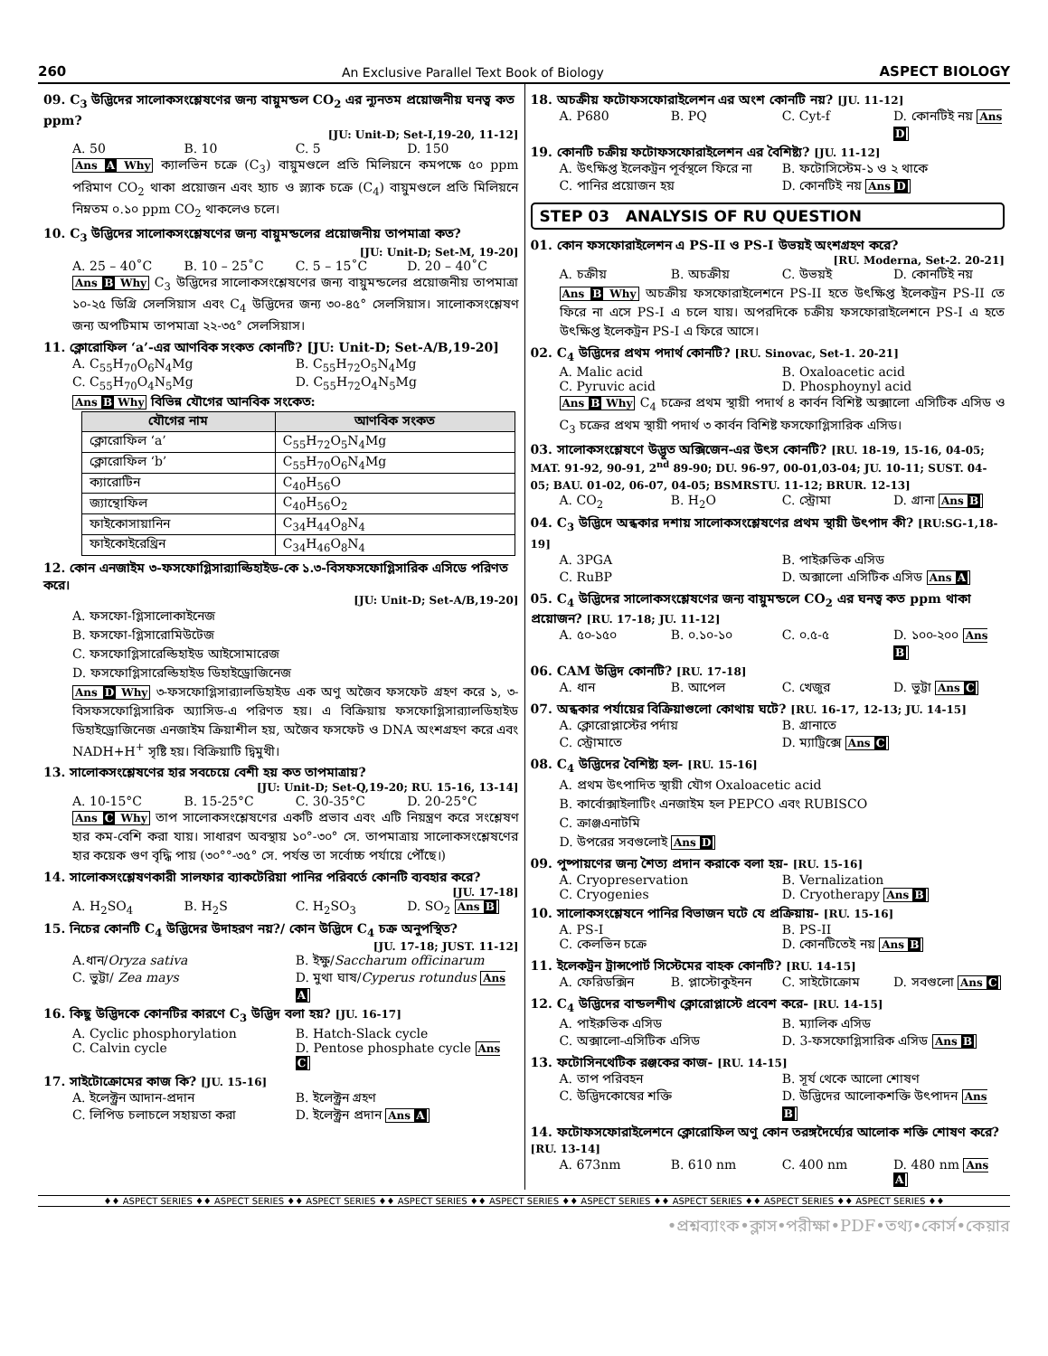260 An Exclusive Parallel Text Book of Biology ASPECT BIOLOGY
09. C<sub>3</sub> উদ্ভিদের সালোকসংশ্লেষণের জন্য বায়ুমন্ডল CO<sub>2</sub> এর ন্যূনতম প্রয়োজনীয় ঘনত্ব কত ppm?
[JU: Unit-D; Set-I,19-20, 11-12]
A. 50 B. 10 C. 5 D. 150
Ans A Why ক্যালভিন চক্রে (C<sub>3</sub>) বায়ুমণ্ডলে প্রতি মিলিয়নে কমপক্ষে ৫০ ppm পরিমাণ CO<sub>2</sub> থাকা প্রয়োজন এবং হ্যাচ ও স্ল্যাক চক্রে (C<sub>4</sub>) বায়ুমণ্ডলে প্রতি মিলিয়নে নিম্নতম ০.১০ ppm CO<sub>2</sub> থাকলেও চলে।
10. C<sub>3</sub> উদ্ভিদের সালোকসংশ্লেষণের জন্য বায়ুমন্ডলের প্রয়োজনীয় তাপমাত্রা কত?
[JU: Unit-D; Set-M, 19-20]
A. 25 – 40˚C B. 10 – 25˚C C. 5 – 15˚C D. 20 – 40˚C
Ans B Why C<sub>3</sub> উদ্ভিদের সালোকসংশ্লেষণের জন্য বায়ুমন্ডলের প্রয়োজনীয় তাপমাত্রা ১০-২৫ ডিগ্রি সেলসিয়াস এবং C<sub>4</sub> উদ্ভিদের জন্য ৩০-৪৫° সেলসিয়াস। সালোকসংশ্লেষণ জন্য অপটিমাম তাপমাত্রা ২২-৩৫° সেলসিয়াস।
11. ক্লোরোফিল ‘a’-এর আণবিক সংকত কোনটি? [JU: Unit-D; Set-A/B,19-20]
A. C<sub>55</sub>H<sub>70</sub>O<sub>6</sub>N<sub>4</sub>Mg B. C<sub>55</sub>H<sub>72</sub>O<sub>5</sub>N<sub>4</sub>Mg C. C<sub>55</sub>H<sub>70</sub>O<sub>4</sub>N<sub>5</sub>Mg D. C<sub>55</sub>H<sub>72</sub>O<sub>4</sub>N<sub>5</sub>Mg
Ans B Why বিভিন্ন যৌগের আনবিক সংকেত:
| যৌগের নাম | আণবিক সংকত |
| --- | --- |
| ক্লোরোফিল ‘a’ | C<sub>55</sub>H<sub>72</sub>O<sub>5</sub>N<sub>4</sub>Mg |
| ক্লোরোফিল ‘b’ | C<sub>55</sub>H<sub>70</sub>O<sub>6</sub>N<sub>4</sub>Mg |
| ক্যারোটিন | C<sub>40</sub>H<sub>56</sub>O |
| জ্যান্থোফিল | C<sub>40</sub>H<sub>56</sub>O<sub>2</sub> |
| ফাইকোসায়ানিন | C<sub>34</sub>H<sub>44</sub>O<sub>8</sub>N<sub>4</sub> |
| ফাইকোইরেথ্রিন | C<sub>34</sub>H<sub>46</sub>O<sub>8</sub>N<sub>4</sub> |
12. কোন এনজাইম ৩-ফসফোগ্লিসার‍্যাল্ডিহাইড-কে ১.৩-বিসফসফোগ্লিসারিক এসিডে পরিণত করে।
[JU: Unit-D; Set-A/B,19-20]
A. ফসফো-গ্লিসালোকাইনেজ
B. ফসফো-গ্লিসারোমিউটেজ
C. ফসফোগ্লিসারেল্ডিহাইড আইসোমারেজ
D. ফসফোগ্লিসারেল্ডিহাইড ডিহাইড্রোজিনেজ
Ans D Why ৩-ফসফোগ্লিসার‍্যালডিহাইড এক অণু অজৈব ফসফেট গ্রহণ করে ১, ৩-বিসফসফোগ্লিসারিক অ্যাসিড-এ পরিণত হয়। এ বিক্রিয়ায় ফসফোগ্লিসার‍্যালডিহাইড ডিহাইড্রোজিনেজ এনজাইম ক্রিয়াশীল হয়, অজৈব ফসফেট ও DNA অংশগ্রহণ করে এবং NADH+H<sup>+</sup> সৃষ্টি হয়। বিক্রিয়াটি দ্বিমুখী।
13. সালোকসংশ্লেষণের হার সবচেয়ে বেশী হয় কত তাপমাত্রায়?
[JU: Unit-D; Set-Q,19-20; RU. 15-16, 13-14]
A. 10-15°C B. 15-25°C C. 30-35°C D. 20-25°C
Ans C Why তাপ সালোকসংশ্লেষণের একটি প্রভাব এবং এটি নিয়ন্ত্রণ করে সংশ্লেষণ হার কম-বেশি করা যায়। সাধারণ অবস্থায় ১০°-৩০° সে. তাপমাত্রায় সালোকসংশ্লেষণের হার কয়েক গুণ বৃদ্ধি পায় (৩০°°-৩৫° সে. পর্যন্ত তা সর্বোচ্চ পর্যায়ে পৌঁছে।)
14. সালোকসংশ্লেষণকারী সালফার ব্যাকটেরিয়া পানির পরিবর্তে কোনটি ব্যবহার করে?
[JU. 17-18]
A. H<sub>2</sub>SO<sub>4</sub> B. H<sub>2</sub>S C. H<sub>2</sub>SO<sub>3</sub> D. SO<sub>2</sub> Ans B
15. নিচের কোনটি C<sub>4</sub> উদ্ভিদের উদাহরণ নয়?/ কোন উদ্ভিদে C<sub>4</sub> চক্র অনুপস্থিত?
[JU. 17-18; JUST. 11-12]
A.ধান/Oryza sativa B. ইক্ষু/Saccharum officinarum C. ভুট্টা/ Zea mays D. মুথা ঘাষ/Cyperus rotundus Ans A
16. কিছু উদ্ভিদকে কোনটির কারণে C<sub>3</sub> উদ্ভিদ বলা হয়? [JU. 16-17]
A. Cyclic phosphorylation B. Hatch-Slack cycle C. Calvin cycle D. Pentose phosphate cycle Ans C
17. সাইটোক্রোমের কাজ কি? [JU. 15-16]
A. ইলেক্ট্রন আদান-প্রদান B. ইলেক্ট্রন গ্রহণ C. লিপিড চলাচলে সহায়তা করা D. ইলেক্ট্রন প্রদান Ans A
18. অচক্রীয় ফটোফসফোরাইলেশন এর অংশ কোনটি নয়? [JU. 11-12]
A. P680 B. PQ C. Cyt-f D. কোনটিই নয় Ans D
19. কোনটি চক্রীয় ফটোফসফোরাইলেশন এর বৈশিষ্ট্য? [JU. 11-12]
A. উৎক্ষিপ্ত ইলেকট্রন পূর্বস্থলে ফিরে না B. ফটোসিস্টেম-১ ও ২ থাকে C. পানির প্রয়োজন হয় D. কোনটিই নয় Ans D
STEP 03 ANALYSIS OF RU QUESTION
01. কোন ফসফোরাইলেশন এ PS-II ও PS-I উভয়ই অংশগ্রহণ করে?
[RU. Moderna, Set-2. 20-21]
A. চক্রীয় B. অচক্রীয় C. উভয়ই D. কোনটিই নয়
Ans B Why অচক্রীয় ফসফোরাইলেশনে PS-II হতে উৎক্ষিপ্ত ইলেকট্রন PS-II তে ফিরে না এসে PS-I এ চলে যায়। অপরদিকে চক্রীয় ফসফোরাইলেশনে PS-I এ হতে উৎক্ষিপ্ত ইলেকট্রন PS-I এ ফিরে আসে।
02. C<sub>4</sub> উদ্ভিদের প্রথম পদার্থ কোনটি? [RU. Sinovac, Set-1. 20-21]
A. Malic acid B. Oxaloacetic acid C. Pyruvic acid D. Phosphoynyl acid
Ans B Why C<sub>4</sub> চক্রের প্রথম স্থায়ী পদার্থ ৪ কার্বন বিশিষ্ট অক্সালো এসিটিক এসিড ও C<sub>3</sub> চক্রের প্রথম স্থায়ী পদার্থ ৩ কার্বন বিশিষ্ট ফসফোগ্লিসারিক এসিড।
03. সালোকসংশ্লেষণে উদ্ভূত অক্সিজেন-এর উৎস কোনটি? [RU. 18-19, 15-16, 04-05; MAT. 91-92, 90-91, 2<sup>nd</sup> 89-90; DU. 96-97, 00-01,03-04; JU. 10-11; SUST. 04-05; BAU. 01-02, 06-07, 04-05; BSMRSTU. 11-12; BRUR. 12-13]
A. CO<sub>2</sub> B. H<sub>2</sub>O C. স্ট্রোমা D. গ্রানা Ans B
04. C<sub>3</sub> উদ্ভিদে অন্ধকার দশায় সালোকসংশ্লেষণের প্রথম স্থায়ী উৎপাদ কী? [RU:SG-1,18-19]
A. 3PGA B. পাইরুভিক এসিড C. RuBP D. অক্সালো এসিটিক এসিড Ans A
05. C<sub>4</sub> উদ্ভিদের সালোকসংশ্লেষণের জন্য বায়ুমন্ডলে CO<sub>2</sub> এর ঘনত্ব কত ppm থাকা প্রয়োজন? [RU. 17-18; JU. 11-12]
A. ৫০-১৫০ B. ০.১০-১০ C. ০.৫-৫ D. ১০০-২০০ Ans B
06. CAM উদ্ভিদ কোনটি? [RU. 17-18]
A. ধান B. আপেল C. খেজুর D. ভুট্টা Ans C
07. অন্ধকার পর্যায়ের বিক্রিয়াগুলো কোথায় ঘটে? [RU. 16-17, 12-13; JU. 14-15]
A. ক্লোরোপ্লাস্টের পর্দায় B. গ্রানাতে C. স্ট্রোমাতে D. ম্যাট্রিক্সে Ans C
08. C<sub>4</sub> উদ্ভিদের বৈশিষ্ট্য হল- [RU. 15-16]
A. প্রথম উৎপাদিত স্থায়ী যৌগ Oxaloacetic acid
B. কার্বোক্সাইলাটিং এনজাইম হল PEPCO এবং RUBISCO
C. ক্রাঞ্জএনাটমি
D. উপরের সবগুলোই Ans D
09. পুষ্পায়ণের জন্য শৈত্য প্রদান করাকে বলা হয়- [RU. 15-16]
A. Cryopreservation B. Vernalization C. Cryogenies D. Cryotherapy Ans B
10. সালোকসংশ্লেষনে পানির বিভাজন ঘটে যে প্রক্রিয়ায়- [RU. 15-16]
A. PS-I B. PS-II C. কেলভিন চক্রে D. কোনটিতেই নয় Ans B
11. ইলেকট্রন ট্রান্সপোর্ট সিস্টেমের বাহক কোনটি? [RU. 14-15]
A. ফেরিডক্সিন B. প্লাস্টোকুইনন C. সাইটোক্রোম D. সবগুলো Ans C
12. C<sub>4</sub> উদ্ভিদের বান্ডলশীথ ক্লোরোপ্লাস্টে প্রবেশ করে- [RU. 14-15]
A. পাইরুভিক এসিড B. ম্যালিক এসিড C. অক্সালো-এসিটিক এসিড D. 3-ফসফোগ্লিসারিক এসিড Ans B
13. ফটোসিনথেটিক রঞ্জকের কাজ- [RU. 14-15]
A. তাপ পরিবহন B. সূর্য থেকে আলো শোষণ C. উদ্ভিদকোষের শক্তি D. উদ্ভিদের আলোকশক্তি উৎপাদন Ans B
14. ফটোফসফোরাইলেশনে ক্লোরোফিল অণু কোন তরঙ্গদৈর্ঘ্যের আলোক শক্তি শোষণ করে? [RU. 13-14]
A. 673nm B. 610 nm C. 400 nm D. 480 nm Ans A
♦♦ ASPECT SERIES ♦♦ ASPECT SERIES ♦♦ ASPECT SERIES ♦♦ ASPECT SERIES ♦♦ ASPECT SERIES ♦♦ ASPECT SERIES ♦♦ ASPECT SERIES ♦♦ ASPECT SERIES ♦♦ ASPECT SERIES ♦♦
•প্রশ্নব্যাংক•ক্লাস•পরীক্ষা•PDF•তথ্য•কোর্স•কেয়ার